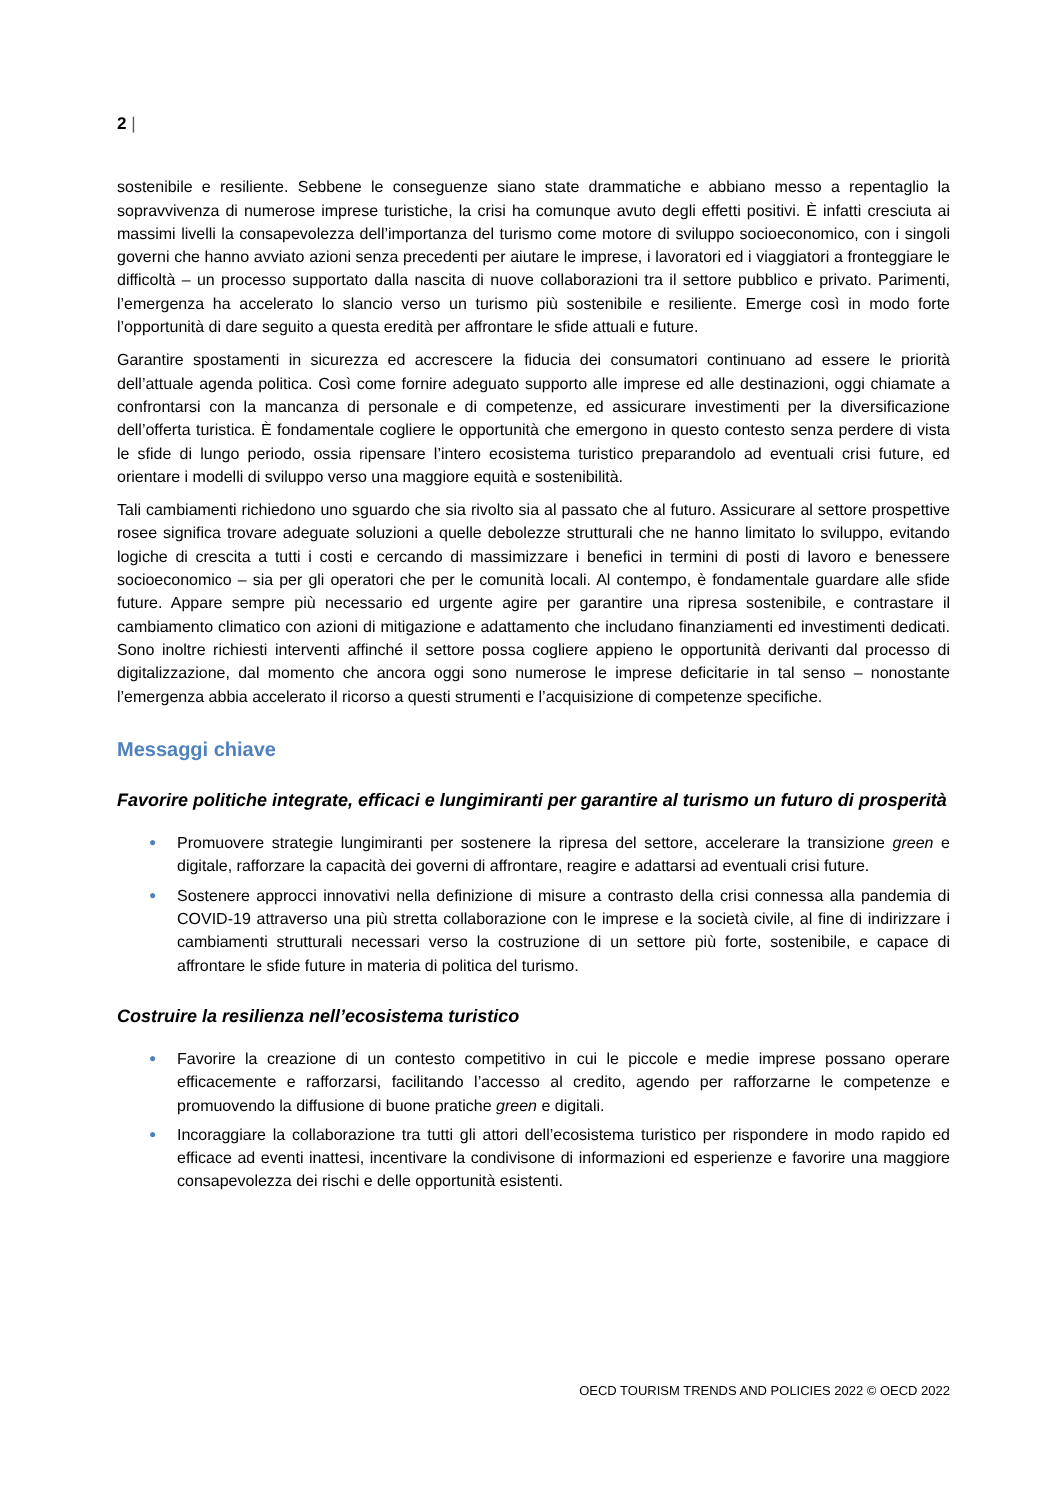2 |
sostenibile e resiliente. Sebbene le conseguenze siano state drammatiche e abbiano messo a repentaglio la sopravvivenza di numerose imprese turistiche, la crisi ha comunque avuto degli effetti positivi. È infatti cresciuta ai massimi livelli la consapevolezza dell’importanza del turismo come motore di sviluppo socioeconomico, con i singoli governi che hanno avviato azioni senza precedenti per aiutare le imprese, i lavoratori ed i viaggiatori a fronteggiare le difficoltà – un processo supportato dalla nascita di nuove collaborazioni tra il settore pubblico e privato. Parimenti, l’emergenza ha accelerato lo slancio verso un turismo più sostenibile e resiliente. Emerge così in modo forte l’opportunità di dare seguito a questa eredità per affrontare le sfide attuali e future.
Garantire spostamenti in sicurezza ed accrescere la fiducia dei consumatori continuano ad essere le priorità dell’attuale agenda politica. Così come fornire adeguato supporto alle imprese ed alle destinazioni, oggi chiamate a confrontarsi con la mancanza di personale e di competenze, ed assicurare investimenti per la diversificazione dell’offerta turistica. È fondamentale cogliere le opportunità che emergono in questo contesto senza perdere di vista le sfide di lungo periodo, ossia ripensare l’intero ecosistema turistico preparandolo ad eventuali crisi future, ed orientare i modelli di sviluppo verso una maggiore equità e sostenibilità.
Tali cambiamenti richiedono uno sguardo che sia rivolto sia al passato che al futuro. Assicurare al settore prospettive rosee significa trovare adeguate soluzioni a quelle debolezze strutturali che ne hanno limitato lo sviluppo, evitando logiche di crescita a tutti i costi e cercando di massimizzare i benefici in termini di posti di lavoro e benessere socioeconomico – sia per gli operatori che per le comunità locali. Al contempo, è fondamentale guardare alle sfide future. Appare sempre più necessario ed urgente agire per garantire una ripresa sostenibile, e contrastare il cambiamento climatico con azioni di mitigazione e adattamento che includano finanziamenti ed investimenti dedicati. Sono inoltre richiesti interventi affinché il settore possa cogliere appieno le opportunità derivanti dal processo di digitalizzazione, dal momento che ancora oggi sono numerose le imprese deficitarie in tal senso – nonostante l’emergenza abbia accelerato il ricorso a questi strumenti e l’acquisizione di competenze specifiche.
Messaggi chiave
Favorire politiche integrate, efficaci e lungimiranti per garantire al turismo un futuro di prosperità
● Promuovere strategie lungimiranti per sostenere la ripresa del settore, accelerare la transizione green e digitale, rafforzare la capacità dei governi di affrontare, reagire e adattarsi ad eventuali crisi future.
● Sostenere approcci innovativi nella definizione di misure a contrasto della crisi connessa alla pandemia di COVID-19 attraverso una più stretta collaborazione con le imprese e la società civile, al fine di indirizzare i cambiamenti strutturali necessari verso la costruzione di un settore più forte, sostenibile, e capace di affrontare le sfide future in materia di politica del turismo.
Costruire la resilienza nell’ecosistema turistico
● Favorire la creazione di un contesto competitivo in cui le piccole e medie imprese possano operare efficacemente e rafforzarsi, facilitando l’accesso al credito, agendo per rafforzarne le competenze e promuovendo la diffusione di buone pratiche green e digitali.
● Incoraggiare la collaborazione tra tutti gli attori dell’ecosistema turistico per rispondere in modo rapido ed efficace ad eventi inattesi, incentivare la condivisone di informazioni ed esperienze e favorire una maggiore consapevolezza dei rischi e delle opportunità esistenti.
OECD TOURISM TRENDS AND POLICIES 2022 © OECD 2022